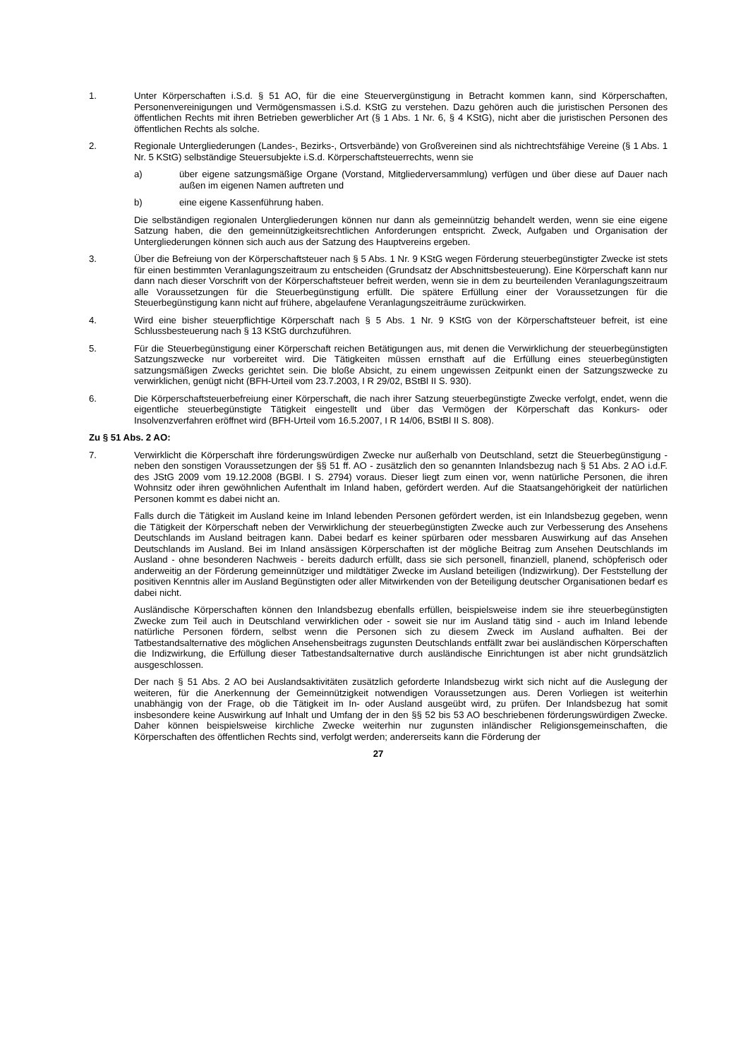1. Unter Körperschaften i.S.d. § 51 AO, für die eine Steuervergünstigung in Betracht kommen kann, sind Körperschaften, Personenvereinigungen und Vermögensmassen i.S.d. KStG zu verstehen. Dazu gehören auch die juristischen Personen des öffentlichen Rechts mit ihren Betrieben gewerblicher Art (§ 1 Abs. 1 Nr. 6, § 4 KStG), nicht aber die juristischen Personen des öffentlichen Rechts als solche.
2. Regionale Untergliederungen (Landes-, Bezirks-, Ortsverbände) von Großvereinen sind als nichtrechtsfähige Vereine (§ 1 Abs. 1 Nr. 5 KStG) selbständige Steuersubjekte i.S.d. Körperschaftsteuerrechts, wenn sie
a) über eigene satzungsmäßige Organe (Vorstand, Mitgliederversammlung) verfügen und über diese auf Dauer nach außen im eigenen Namen auftreten und
b) eine eigene Kassenführung haben.
Die selbständigen regionalen Untergliederungen können nur dann als gemeinnützig behandelt werden, wenn sie eine eigene Satzung haben, die den gemeinnützigkeitsrechtlichen Anforderungen entspricht. Zweck, Aufgaben und Organisation der Untergliederungen können sich auch aus der Satzung des Hauptvereins ergeben.
3. Über die Befreiung von der Körperschaftsteuer nach § 5 Abs. 1 Nr. 9 KStG wegen Förderung steuerbegünstigter Zwecke ist stets für einen bestimmten Veranlagungszeitraum zu entscheiden (Grundsatz der Abschnittsbesteuerung). Eine Körperschaft kann nur dann nach dieser Vorschrift von der Körperschaftsteuer befreit werden, wenn sie in dem zu beurteilenden Veranlagungszeitraum alle Voraussetzungen für die Steuerbegünstigung erfüllt. Die spätere Erfüllung einer der Voraussetzungen für die Steuerbegünstigung kann nicht auf frühere, abgelaufene Veranlagungszeiträume zurückwirken.
4. Wird eine bisher steuerpflichtige Körperschaft nach § 5 Abs. 1 Nr. 9 KStG von der Körperschaftsteuer befreit, ist eine Schlussbesteuerung nach § 13 KStG durchzuführen.
5. Für die Steuerbegünstigung einer Körperschaft reichen Betätigungen aus, mit denen die Verwirklichung der steuerbegünstigten Satzungszwecke nur vorbereitet wird. Die Tätigkeiten müssen ernsthaft auf die Erfüllung eines steuerbegünstigten satzungsmäßigen Zwecks gerichtet sein. Die bloße Absicht, zu einem ungewissen Zeitpunkt einen der Satzungszwecke zu verwirklichen, genügt nicht (BFH-Urteil vom 23.7.2003, I R 29/02, BStBl II S. 930).
6. Die Körperschaftsteuerbefreiung einer Körperschaft, die nach ihrer Satzung steuerbegünstigte Zwecke verfolgt, endet, wenn die eigentliche steuerbegünstigte Tätigkeit eingestellt und über das Vermögen der Körperschaft das Konkurs- oder Insolvenzverfahren eröffnet wird (BFH-Urteil vom 16.5.2007, I R 14/06, BStBl II S. 808).
Zu § 51 Abs. 2 AO:
7. Verwirklicht die Körperschaft ihre förderungswürdigen Zwecke nur außerhalb von Deutschland, setzt die Steuerbegünstigung - neben den sonstigen Voraussetzungen der §§ 51 ff. AO - zusätzlich den so genannten Inlandsbezug nach § 51 Abs. 2 AO i.d.F. des JStG 2009 vom 19.12.2008 (BGBl. I S. 2794) voraus. Dieser liegt zum einen vor, wenn natürliche Personen, die ihren Wohnsitz oder ihren gewöhnlichen Aufenthalt im Inland haben, gefördert werden. Auf die Staatsangehörigkeit der natürlichen Personen kommt es dabei nicht an.
Falls durch die Tätigkeit im Ausland keine im Inland lebenden Personen gefördert werden, ist ein Inlandsbezug gegeben, wenn die Tätigkeit der Körperschaft neben der Verwirklichung der steuerbegünstigten Zwecke auch zur Verbesserung des Ansehens Deutschlands im Ausland beitragen kann. Dabei bedarf es keiner spürbaren oder messbaren Auswirkung auf das Ansehen Deutschlands im Ausland. Bei im Inland ansässigen Körperschaften ist der mögliche Beitrag zum Ansehen Deutschlands im Ausland - ohne besonderen Nachweis - bereits dadurch erfüllt, dass sie sich personell, finanziell, planend, schöpferisch oder anderweitig an der Förderung gemeinnütziger und mildtätiger Zwecke im Ausland beteiligen (Indizwirkung). Der Feststellung der positiven Kenntnis aller im Ausland Begünstigten oder aller Mitwirkenden von der Beteiligung deutscher Organisationen bedarf es dabei nicht.
Ausländische Körperschaften können den Inlandsbezug ebenfalls erfüllen, beispielsweise indem sie ihre steuerbegünstigten Zwecke zum Teil auch in Deutschland verwirklichen oder - soweit sie nur im Ausland tätig sind - auch im Inland lebende natürliche Personen fördern, selbst wenn die Personen sich zu diesem Zweck im Ausland aufhalten. Bei der Tatbestandsalternative des möglichen Ansehensbeitrags zugunsten Deutschlands entfällt zwar bei ausländischen Körperschaften die Indizwirkung, die Erfüllung dieser Tatbestandsalternative durch ausländische Einrichtungen ist aber nicht grundsätzlich ausgeschlossen.
Der nach § 51 Abs. 2 AO bei Auslandsaktivitäten zusätzlich geforderte Inlandsbezug wirkt sich nicht auf die Auslegung der weiteren, für die Anerkennung der Gemeinnützigkeit notwendigen Voraussetzungen aus. Deren Vorliegen ist weiterhin unabhängig von der Frage, ob die Tätigkeit im In- oder Ausland ausgeübt wird, zu prüfen. Der Inlandsbezug hat somit insbesondere keine Auswirkung auf Inhalt und Umfang der in den §§ 52 bis 53 AO beschriebenen förderungswürdigen Zwecke. Daher können beispielsweise kirchliche Zwecke weiterhin nur zugunsten inländischer Religionsgemeinschaften, die Körperschaften des öffentlichen Rechts sind, verfolgt werden; andererseits kann die Förderung der
27